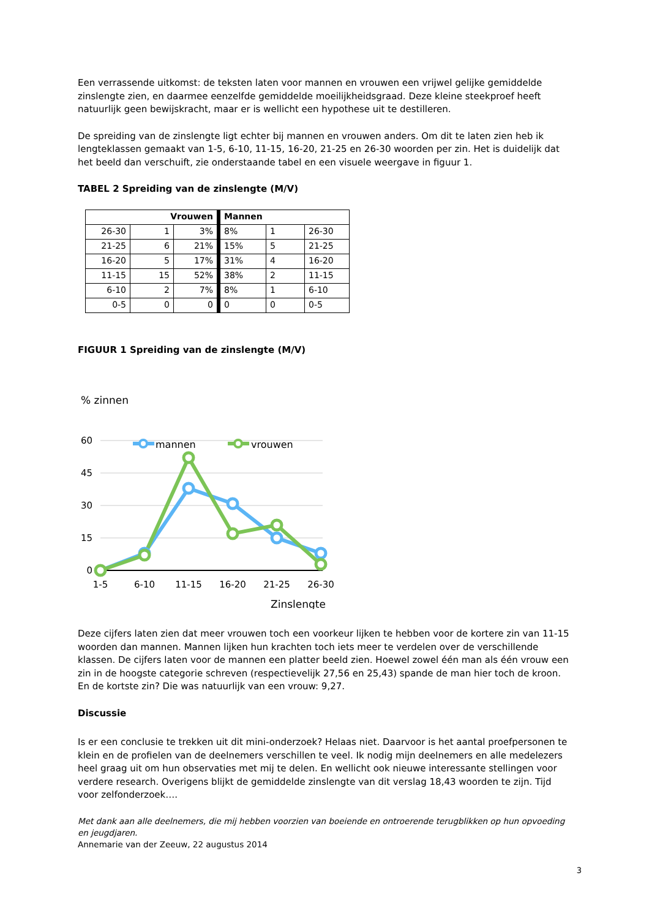Een verrassende uitkomst: de teksten laten voor mannen en vrouwen een vrijwel gelijke gemiddelde zinslengte zien, en daarmee eenzelfde gemiddelde moeilijkheidsgraad. Deze kleine steekproef heeft natuurlijk geen bewijskracht, maar er is wellicht een hypothese uit te destilleren.
De spreiding van de zinslengte ligt echter bij mannen en vrouwen anders. Om dit te laten zien heb ik lengteklassen gemaakt van 1-5, 6-10, 11-15, 16-20, 21-25 en 26-30 woorden per zin. Het is duidelijk dat het beeld dan verschuift, zie onderstaande tabel en een visuele weergave in figuur 1.
TABEL 2 Spreiding van de zinslengte (M/V)
| Vrouwen | | | Mannen | | |
| --- | --- | --- | --- | --- | --- |
| 26-30 | 1 | 3% | 8% | 1 | 26-30 |
| 21-25 | 6 | 21% | 15% | 5 | 21-25 |
| 16-20 | 5 | 17% | 31% | 4 | 16-20 |
| 11-15 | 15 | 52% | 38% | 2 | 11-15 |
| 6-10 | 2 | 7% | 8% | 1 | 6-10 |
| 0-5 | 0 | 0 | 0 | 0 | 0-5 |
FIGUUR 1 Spreiding van de zinslengte (M/V)
% zinnen
60
45
30
15
0
1-5
6-10
11-15
16-20
21-25
26-30
Zinslengte
mannen
vrouwen
Deze cijfers laten zien dat meer vrouwen toch een voorkeur lijken te hebben voor de kortere zin van 11-15 woorden dan mannen. Mannen lijken hun krachten toch iets meer te verdelen over de verschillende klassen. De cijfers laten voor de mannen een platter beeld zien. Hoewel zowel één man als één vrouw een zin in de hoogste categorie schreven (respectievelijk 27,56 en 25,43) spande de man hier toch de kroon. En de kortste zin? Die was natuurlijk van een vrouw: 9,27.
Discussie
Is er een conclusie te trekken uit dit mini-onderzoek? Helaas niet. Daarvoor is het aantal proefpersonen te klein en de profielen van de deelnemers verschillen te veel. Ik nodig mijn deelnemers en alle medelezers heel graag uit om hun observaties met mij te delen. En wellicht ook nieuwe interessante stellingen voor verdere research. Overigens blijkt de gemiddelde zinslengte van dit verslag 18,43 woorden te zijn. Tijd voor zelfonderzoek….
Met dank aan alle deelnemers, die mij hebben voorzien van boeiende en ontroerende terugblikken op hun opvoeding en jeugdjaren.
Annemarie van der Zeeuw, 22 augustus 2014
3